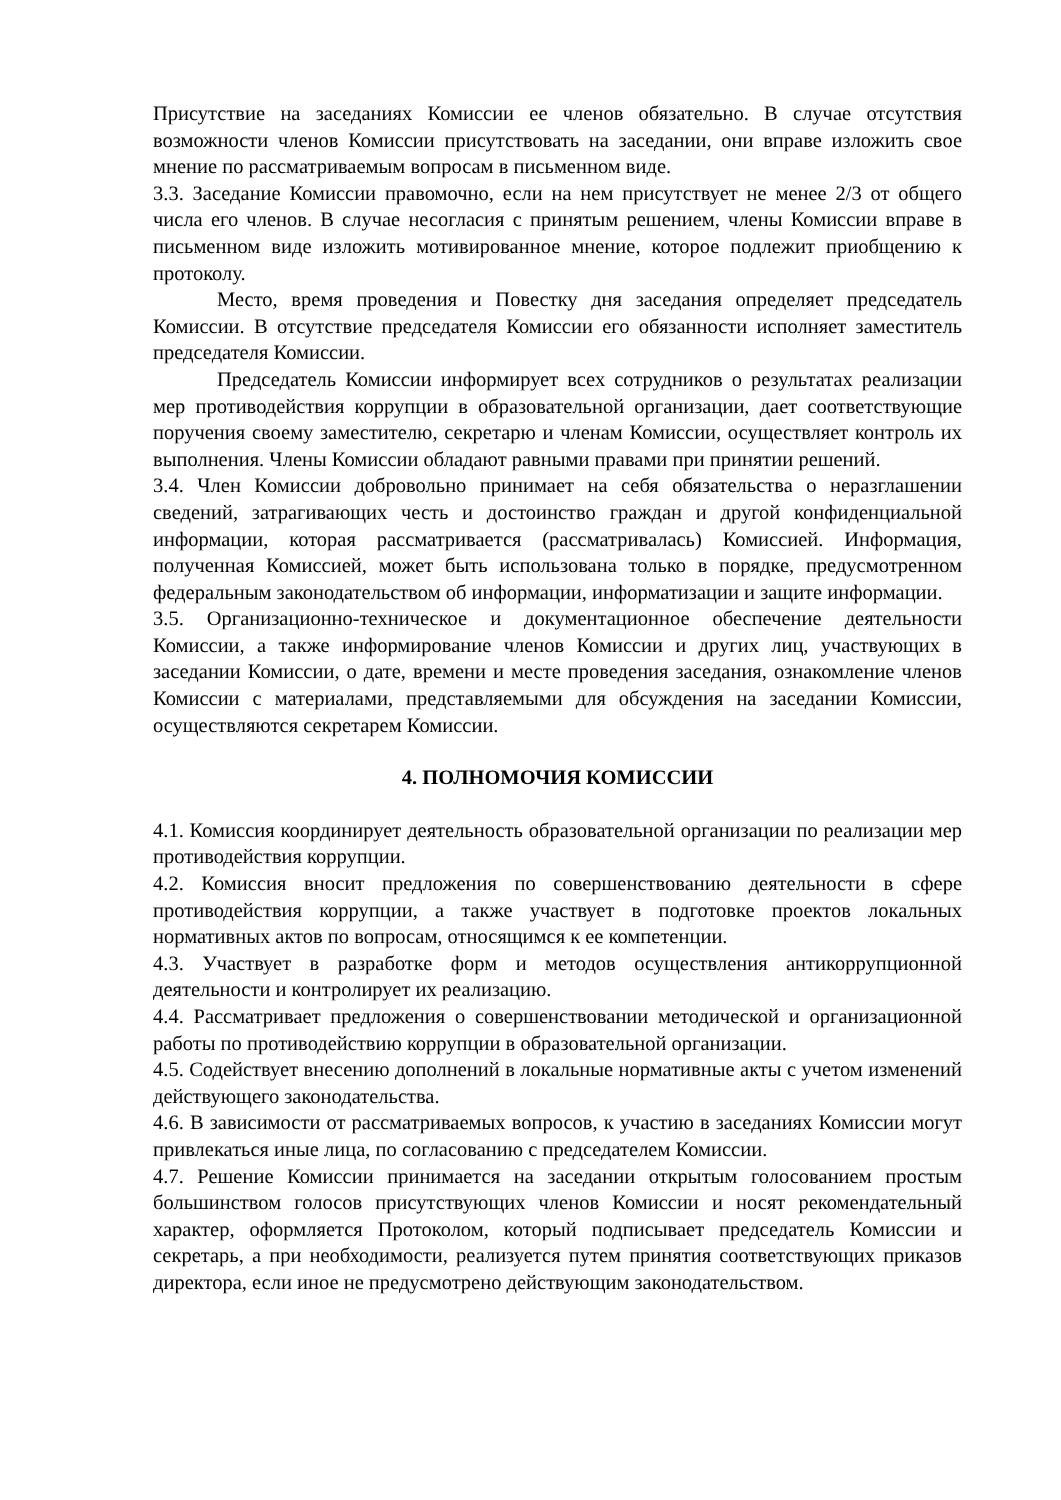Присутствие на заседаниях Комиссии ее членов обязательно. В случае отсутствия возможности членов Комиссии присутствовать на заседании, они вправе изложить свое мнение по рассматриваемым вопросам в письменном виде.
3.3. Заседание Комиссии правомочно, если на нем присутствует не менее 2/3 от общего числа его членов. В случае несогласия с принятым решением, члены Комиссии вправе в письменном виде изложить мотивированное мнение, которое подлежит приобщению к протоколу.
Место, время проведения и Повестку дня заседания определяет председатель Комиссии. В отсутствие председателя Комиссии его обязанности исполняет заместитель председателя Комиссии.
Председатель Комиссии информирует всех сотрудников о результатах реализации мер противодействия коррупции в образовательной организации, дает соответствующие поручения своему заместителю, секретарю и членам Комиссии, осуществляет контроль их выполнения. Члены Комиссии обладают равными правами при принятии решений.
3.4. Член Комиссии добровольно принимает на себя обязательства о неразглашении сведений, затрагивающих честь и достоинство граждан и другой конфиденциальной информации, которая рассматривается (рассматривалась) Комиссией. Информация, полученная Комиссией, может быть использована только в порядке, предусмотренном федеральным законодательством об информации, информатизации и защите информации.
3.5. Организационно-техническое и документационное обеспечение деятельности Комиссии, а также информирование членов Комиссии и других лиц, участвующих в заседании Комиссии, о дате, времени и месте проведения заседания, ознакомление членов Комиссии с материалами, представляемыми для обсуждения на заседании Комиссии, осуществляются секретарем Комиссии.
4. ПОЛНОМОЧИЯ КОМИССИИ
4.1. Комиссия координирует деятельность образовательной организации по реализации мер противодействия коррупции.
4.2. Комиссия вносит предложения по совершенствованию деятельности в сфере противодействия коррупции, а также участвует в подготовке проектов локальных нормативных актов по вопросам, относящимся к ее компетенции.
4.3. Участвует в разработке форм и методов осуществления антикоррупционной деятельности и контролирует их реализацию.
4.4. Рассматривает предложения о совершенствовании методической и организационной работы по противодействию коррупции в образовательной организации.
4.5. Содействует внесению дополнений в локальные нормативные акты с учетом изменений действующего законодательства.
4.6. В зависимости от рассматриваемых вопросов, к участию в заседаниях Комиссии могут привлекаться иные лица, по согласованию с председателем Комиссии.
4.7. Решение Комиссии принимается на заседании открытым голосованием простым большинством голосов присутствующих членов Комиссии и носят рекомендательный характер, оформляется Протоколом, который подписывает председатель Комиссии и секретарь, а при необходимости, реализуется путем принятия соответствующих приказов директора, если иное не предусмотрено действующим законодательством.